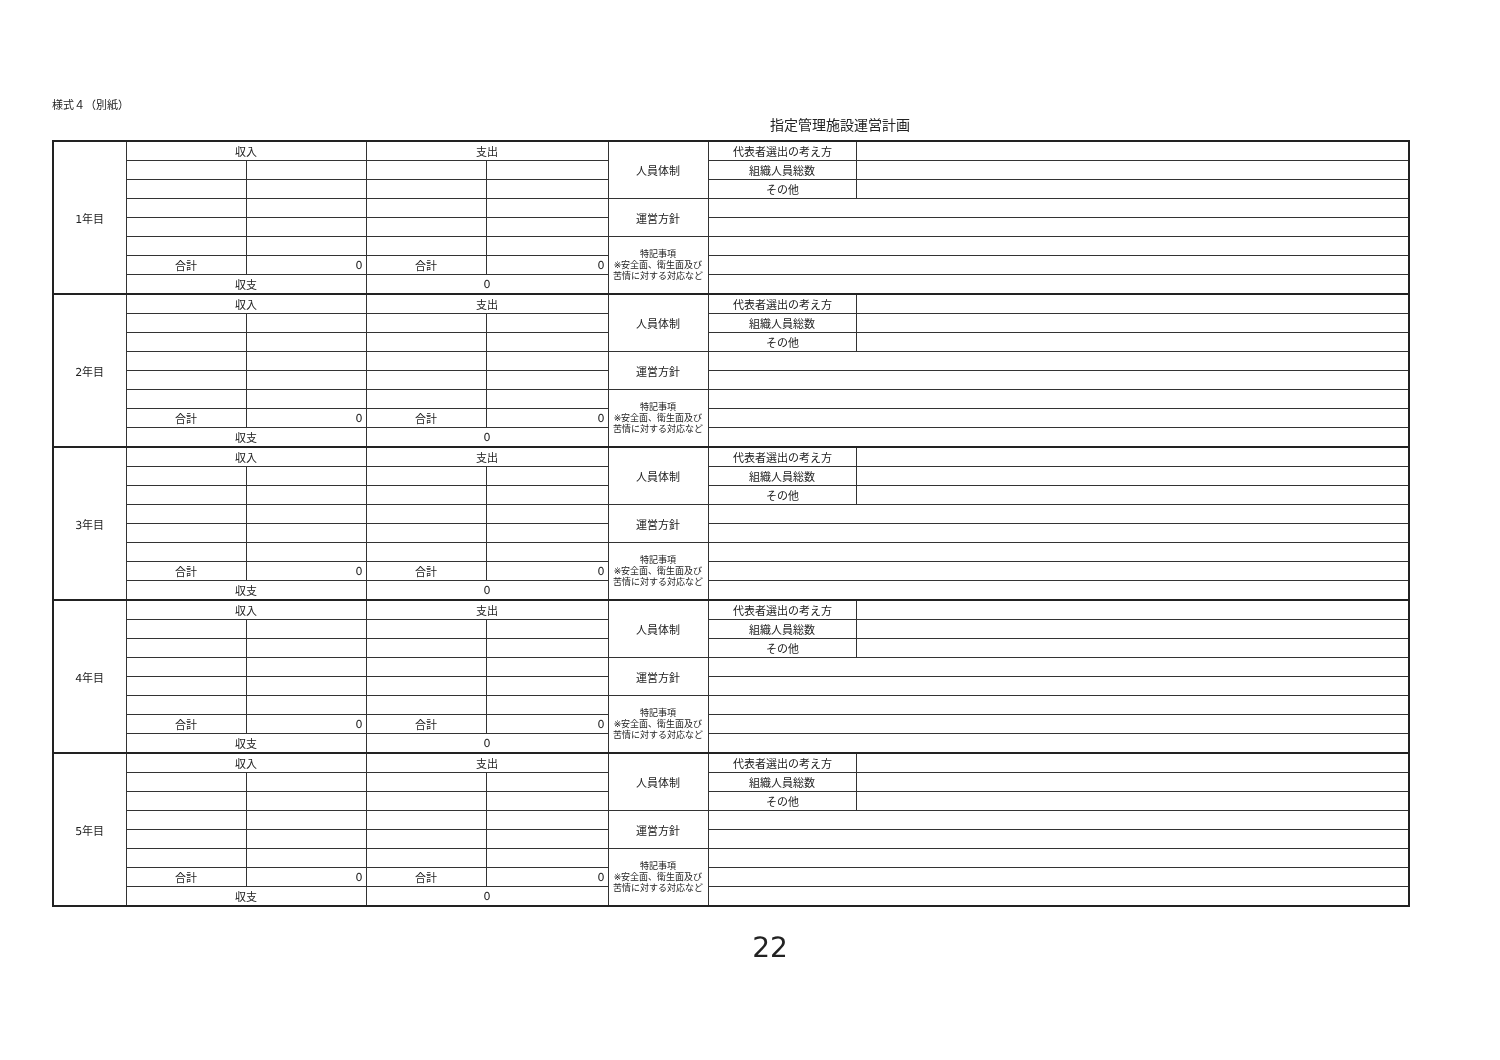様式４（別紙）
指定管理施設運営計画
| 1年目 | 収入 | | 支出 | | 人員体制 | 代表者選出の考え方 | |
| | | | | | | 組織人員総数 | |
| | | | | | | その他 | |
| | | | | | 運営方針 | | |
| | | | | | 特記事項 ※安全面、衛生面及び苦情に対する対応など | | |
| | 合計 | 0 | 合計 | 0 | | | |
| | 収支 | | 0 | | | | |
| 2年目 | 収入 | | 支出 | | 人員体制 | 代表者選出の考え方 | |
| | | | | | | 組織人員総数 | |
| | | | | | | その他 | |
| | | | | | 運営方針 | | |
| | | | | | 特記事項 ※安全面、衛生面及び苦情に対する対応など | | |
| | 合計 | 0 | 合計 | 0 | | | |
| | 収支 | | 0 | | | | |
| 3年目 | 収入 | | 支出 | | 人員体制 | 代表者選出の考え方 | |
| | | | | | | 組織人員総数 | |
| | | | | | | その他 | |
| | | | | | 運営方針 | | |
| | | | | | 特記事項 ※安全面、衛生面及び苦情に対する対応など | | |
| | 合計 | 0 | 合計 | 0 | | | |
| | 収支 | | 0 | | | | |
| 4年目 | 収入 | | 支出 | | 人員体制 | 代表者選出の考え方 | |
| | | | | | | 組織人員総数 | |
| | | | | | | その他 | |
| | | | | | 運営方針 | | |
| | | | | | 特記事項 ※安全面、衛生面及び苦情に対する対応など | | |
| | 合計 | 0 | 合計 | 0 | | | |
| | 収支 | | 0 | | | | |
| 5年目 | 収入 | | 支出 | | 人員体制 | 代表者選出の考え方 | |
| | | | | | | 組織人員総数 | |
| | | | | | | その他 | |
| | | | | | 運営方針 | | |
| | | | | | 特記事項 ※安全面、衛生面及び苦情に対する対応など | | |
| | 合計 | 0 | 合計 | 0 | | | |
| | 収支 | | 0 | | | | |
22